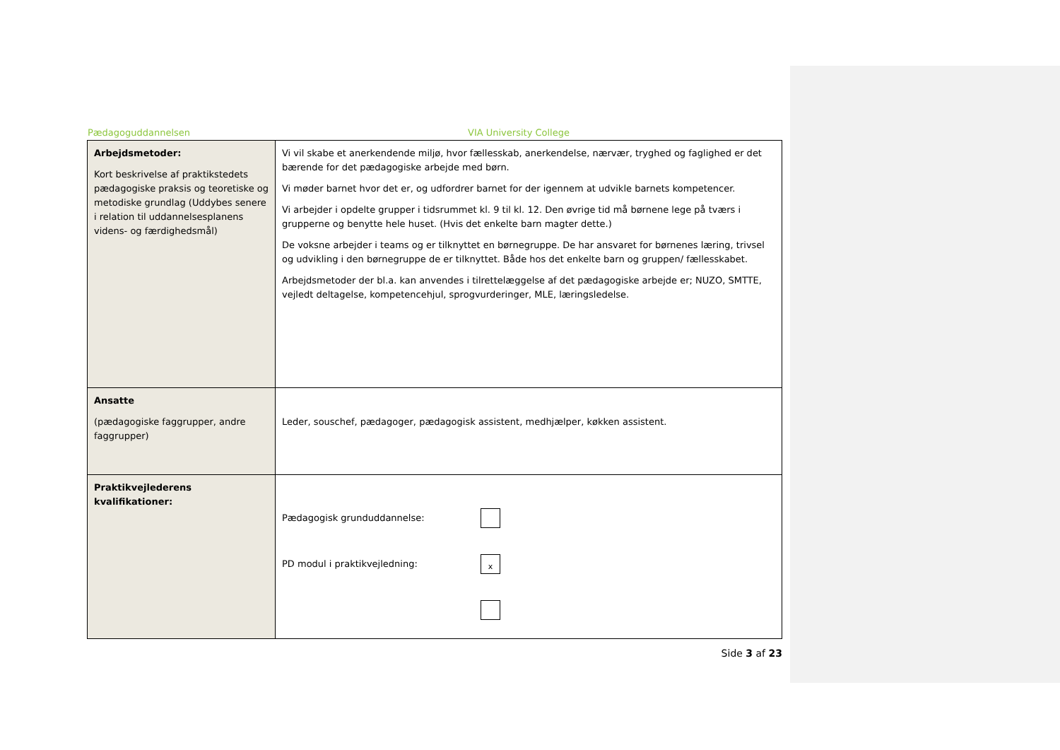Pædagoguddannelsen VIA University College
| Arbejdsmetoder: Kort beskrivelse af praktikstedets pædagogiske praksis og teoretiske og metodiske grundlag (Uddybes senere i relation til uddannelsesplanens videns- og færdighedsmål) | Vi vil skabe et anerkendende miljø, hvor fællesskab, anerkendelse, nærvær, tryghed og faglighed er det bærende for det pædagogiske arbejde med børn. Vi møder barnet hvor det er, og udfordrer barnet for der igennem at udvikle barnets kompetencer. Vi arbejder i opdelte grupper i tidsrummet kl. 9 til kl. 12. Den øvrige tid må børnene lege på tværs i grupperne og benytte hele huset. (Hvis det enkelte barn magter dette.) De voksne arbejder i teams og er tilknyttet en børnegruppe. De har ansvaret for børnenes læring, trivsel og udvikling i den børnegruppe de er tilknyttet. Både hos det enkelte barn og gruppen/ fællesskabet. Arbejdsmetoder der bl.a. kan anvendes i tilrettelæggelse af det pædagogiske arbejde er; NUZO, SMTTE, vejledt deltagelse, kompetencehjul, sprogvurderinger, MLE, læringsledelse. |
| Ansatte (pædagogiske faggrupper, andre faggrupper) | Leder, souschef, pædagoger, pædagogisk assistent, medhjælper, køkken assistent. |
| Praktikvejlederens kvalifikationer: | Pædagogisk grunduddannelse: PD modul i praktikvejledning: x |
Side 3 af 23